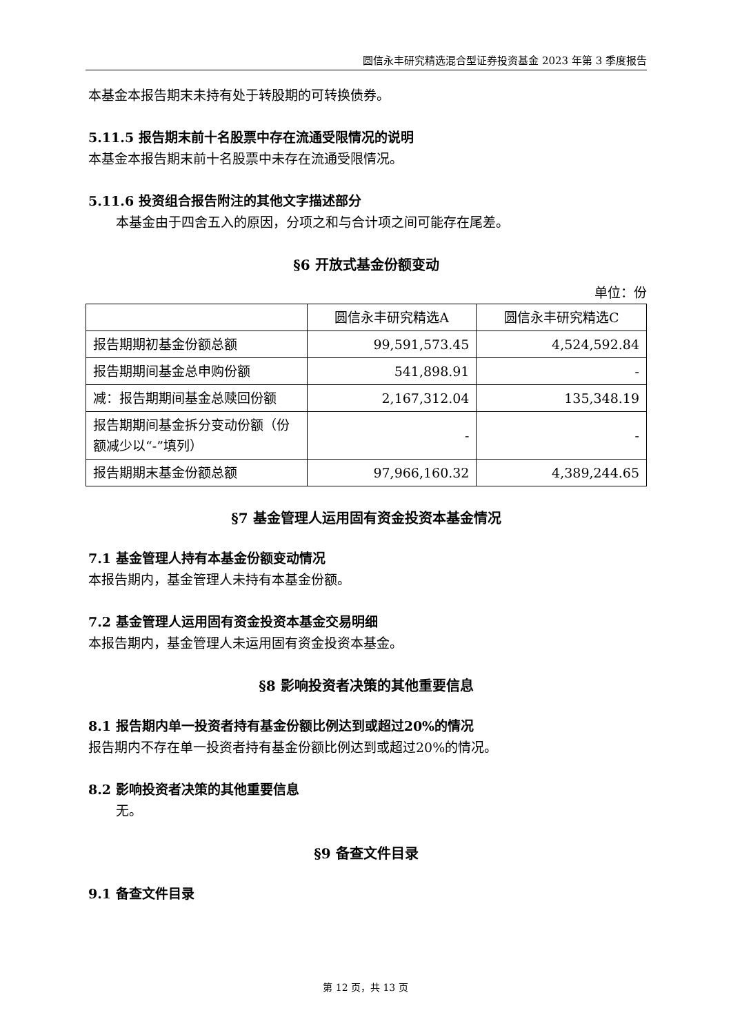圆信永丰研究精选混合型证券投资基金 2023 年第 3 季度报告
本基金本报告期末未持有处于转股期的可转换债券。
5.11.5 报告期末前十名股票中存在流通受限情况的说明
本基金本报告期末前十名股票中未存在流通受限情况。
5.11.6 投资组合报告附注的其他文字描述部分
本基金由于四舍五入的原因，分项之和与合计项之间可能存在尾差。
§6 开放式基金份额变动
单位：份
| | 圆信永丰研究精选A | 圆信永丰研究精选C |
| 报告期期初基金份额总额 | 99,591,573.45 | 4,524,592.84 |
| 报告期期间基金总申购份额 | 541,898.91 | - |
| 减：报告期期间基金总赎回份额 | 2,167,312.04 | 135,348.19 |
| 报告期期间基金拆分变动份额（份额减少以“-”填列） | - | - |
| 报告期期末基金份额总额 | 97,966,160.32 | 4,389,244.65 |
§7 基金管理人运用固有资金投资本基金情况
7.1 基金管理人持有本基金份额变动情况
本报告期内，基金管理人未持有本基金份额。
7.2 基金管理人运用固有资金投资本基金交易明细
本报告期内，基金管理人未运用固有资金投资本基金。
§8 影响投资者决策的其他重要信息
8.1 报告期内单一投资者持有基金份额比例达到或超过20%的情况
报告期内不存在单一投资者持有基金份额比例达到或超过20%的情况。
8.2 影响投资者决策的其他重要信息
无。
§9 备查文件目录
9.1 备查文件目录
第 12 页，共 13 页